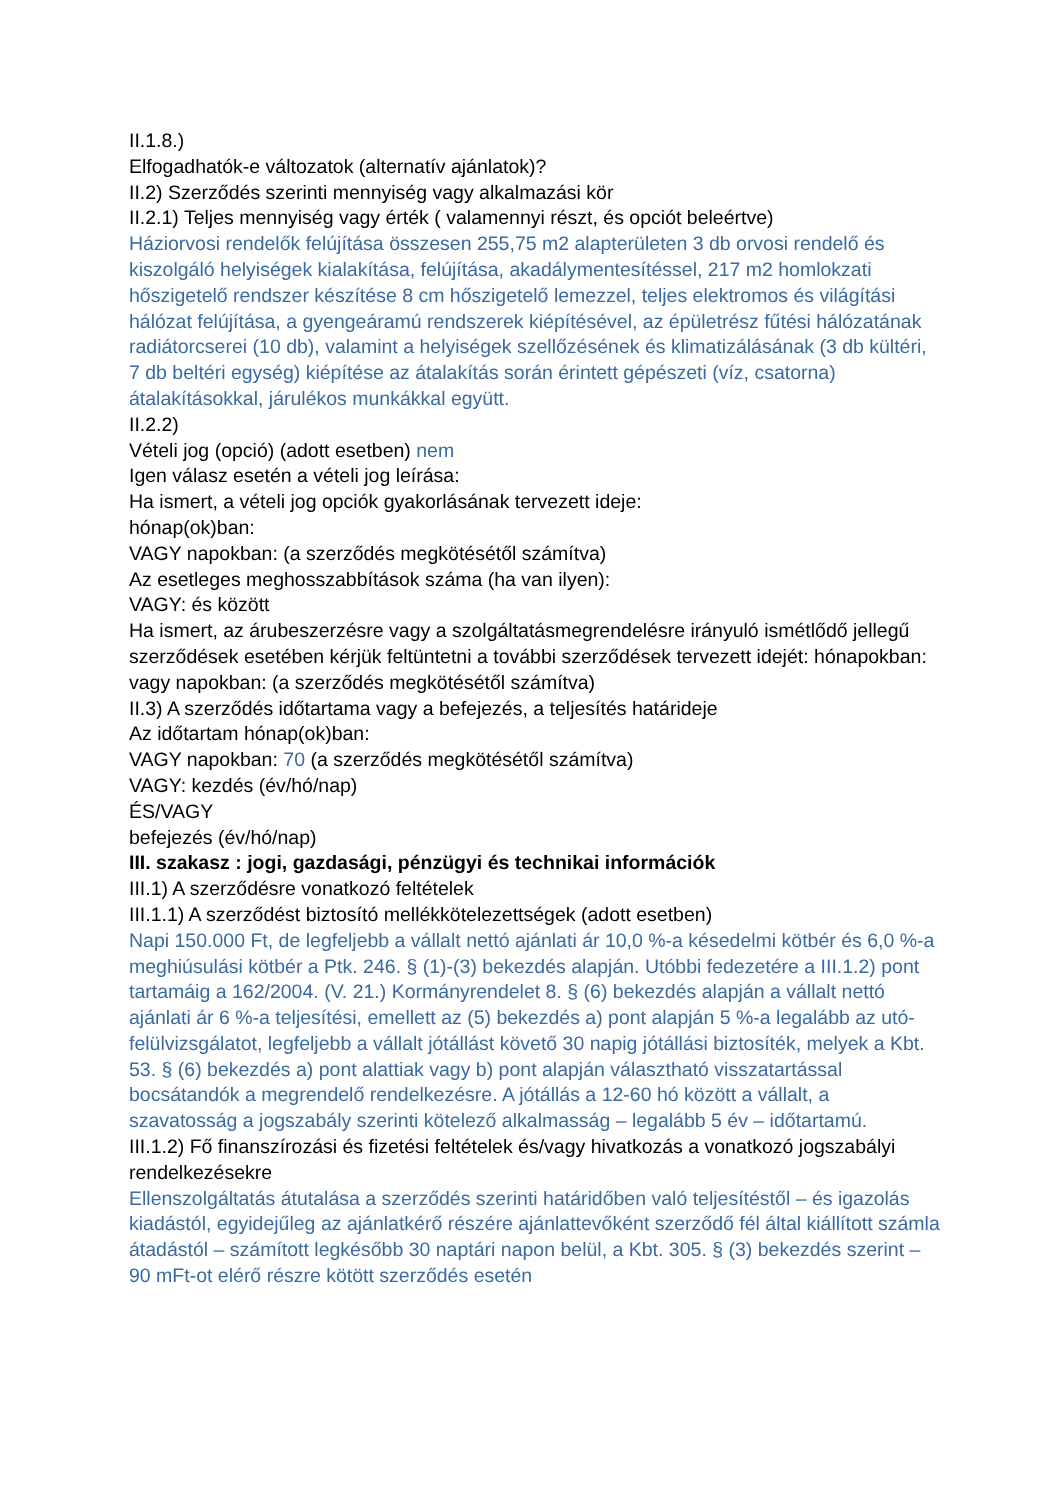II.1.8.)
Elfogadhatók-e változatok (alternatív ajánlatok)?
II.2) Szerződés szerinti mennyiség vagy alkalmazási kör
II.2.1) Teljes mennyiség vagy érték ( valamennyi részt, és opciót beleértve)
Háziorvosi rendelők felújítása összesen 255,75 m2 alapterületen 3 db orvosi rendelő és kiszolgáló helyiségek kialakítása, felújítása, akadálymentesítéssel, 217 m2 homlokzati hőszigetelő rendszer készítése 8 cm hőszigetelő lemezzel, teljes elektromos és világítási hálózat felújítása, a gyengeáramú rendszerek kiépítésével, az épületrész fűtési hálózatának radiátorcserei (10 db), valamint a helyiségek szellőzésének és klimatizálásának (3 db kültéri, 7 db beltéri egység) kiépítése az átalakítás során érintett gépészeti (víz, csatorna) átalakításokkal, járulékos munkákkal együtt.
II.2.2)
Vételi jog (opció) (adott esetben) nem
Igen válasz esetén a vételi jog leírása:
Ha ismert, a vételi jog opciók gyakorlásának tervezett ideje:
hónap(ok)ban:
VAGY napokban: (a szerződés megkötésétől számítva)
Az esetleges meghosszabbítások száma (ha van ilyen):
VAGY: és között
Ha ismert, az árubeszerzésre vagy a szolgáltatásmegrendelésre irányuló ismétlődő jellegű szerződések esetében kérjük feltüntetni a további szerződések tervezett idejét: hónapokban: vagy napokban: (a szerződés megkötésétől számítva)
II.3) A szerződés időtartama vagy a befejezés, a teljesítés határideje
Az időtartam hónap(ok)ban:
VAGY napokban: 70 (a szerződés megkötésétől számítva)
VAGY: kezdés (év/hó/nap)
ÉS/VAGY
befejezés (év/hó/nap)
III. szakasz : jogi, gazdasági, pénzügyi és technikai információk
III.1) A szerződésre vonatkozó feltételek
III.1.1) A szerződést biztosító mellékkötelezettségek (adott esetben)
Napi 150.000 Ft, de legfeljebb a vállalt nettó ajánlati ár 10,0 %-a késedelmi kötbér és 6,0 %-a meghiúsulási kötbér a Ptk. 246. § (1)-(3) bekezdés alapján. Utóbbi fedezetére a III.1.2) pont tartamáig a 162/2004. (V. 21.) Kormányrendelet 8. § (6) bekezdés alapján a vállalt nettó ajánlati ár 6 %-a teljesítési, emellett az (5) bekezdés a) pont alapján 5 %-a legalább az utó-felülvizsgálatot, legfeljebb a vállalt jótállást követő 30 napig jótállási biztosíték, melyek a Kbt. 53. § (6) bekezdés a) pont alattiak vagy b) pont alapján választható visszatartással bocsátandók a megrendelő rendelkezésre. A jótállás a 12-60 hó között a vállalt, a szavatosság a jogszabály szerinti kötelező alkalmasság – legalább 5 év – időtartamú.
III.1.2) Fő finanszírozási és fizetési feltételek és/vagy hivatkozás a vonatkozó jogszabályi rendelkezésekre
Ellenszolgáltatás átutalása a szerződés szerinti határidőben való teljesítéstől – és igazolás kiadástól, egyidejűleg az ajánlatkérő részére ajánlattevőként szerződő fél által kiállított számla átadástól – számított legkésőbb 30 naptári napon belül, a Kbt. 305. § (3) bekezdés szerint – 90 mFt-ot elérő részre kötött szerződés esetén